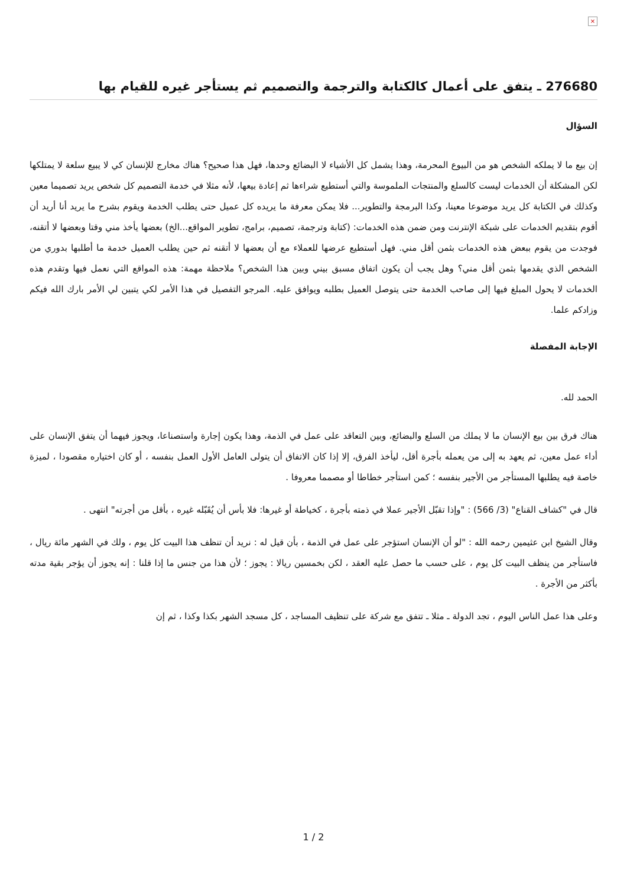×
276680 ـ يتفق على أعمال كالكتابة والترجمة والتصميم ثم يستأجر غيره للقيام بها
السؤال
إن بيع ما لا يملكه الشخص هو من البيوع المحرمة، وهذا يشمل كل الأشياء لا البضائع وحدها، فهل هذا صحيح؟ هناك مخارج للإنسان كي لا يبيع سلعة لا يمتلكها لكن المشكلة أن الخدمات ليست كالسلع والمنتجات الملموسة والتي أستطيع شراءها ثم إعادة بيعها، لأنه مثلا في خدمة التصميم كل شخص يريد تصميما معين وكذلك في الكتابة كل يريد موضوعا معينا، وكذا البرمجة والتطوير... فلا يمكن معرفة ما يريده كل عميل حتى يطلب الخدمة ويقوم بشرح ما يريد أنا أريد أن أقوم بتقديم الخدمات على شبكة الإنترنت ومن ضمن هذه الخدمات: (كتابة وترجمة، تصميم، برامج، تطوير المواقع...الخ) بعضها يأخذ مني وقتا وبعضها لا أتقنه، فوجدت من يقوم ببعض هذه الخدمات بثمن أقل مني. فهل أستطيع عرضها للعملاء مع أن بعضها لا أتقنه ثم حين يطلب العميل خدمة ما أطلبها بدوري من الشخص الذي يقدمها بثمن أقل مني؟ وهل يجب أن يكون اتفاق مسبق بيني وبين هذا الشخص؟ ملاحظة مهمة: هذه المواقع التي نعمل فيها وتقدم هذه الخدمات لا يحول المبلغ فيها إلى صاحب الخدمة حتى يتوصل العميل بطلبه ويوافق عليه. المرجو التفصيل في هذا الأمر لكي يتبين لي الأمر بارك الله فيكم وزادكم علما.
الإجابة المفصلة
الحمد لله.
هناك فرق بين بيع الإنسان ما لا يملك من السلع والبضائع، وبين التعاقد على عمل في الذمة، وهذا يكون إجارة واستصناعا، ويجوز فيهما أن يتفق الإنسان على أداء عمل معين، ثم يعهد به إلى من يعمله بأجرة أقل، ليأخذ الفرق، إلا إذا كان الاتفاق أن يتولى العامل الأول العمل بنفسه ، أو كان اختياره مقصودا ، لميزة خاصة فيه يطلبها المستأجر من الأجير بنفسه ؛ كمن استأجر خطاطا أو مصمما معروفا .
قال في "كشاف القناع" (3/ 566) : "وإذا تقبّل الأجير عملا في ذمته بأجرة ، كخياطة أو غيرها: فلا بأس أن يُقَبّله غيره ، بأقل من أجرته" انتهى .
وقال الشيخ ابن عثيمين رحمه الله : "لو أن الإنسان استؤجر على عمل في الذمة ، بأن قيل له : نريد أن تنظف هذا البيت كل يوم ، ولك في الشهر مائة ريال ، فاستأجر من ينظف البيت كل يوم ، على حسب ما حصل عليه العقد ، لكن بخمسين ريالا : يجوز ؛ لأن هذا من جنس ما إذا قلنا : إنه يجوز أن يؤجر بقية مدته بأكثر من الأجرة .
وعلى هذا عمل الناس اليوم ، تجد الدولة ـ مثلا ـ تتفق مع شركة على تنظيف المساجد ، كل مسجد الشهر بكذا وكذا ، ثم إن
1 / 2